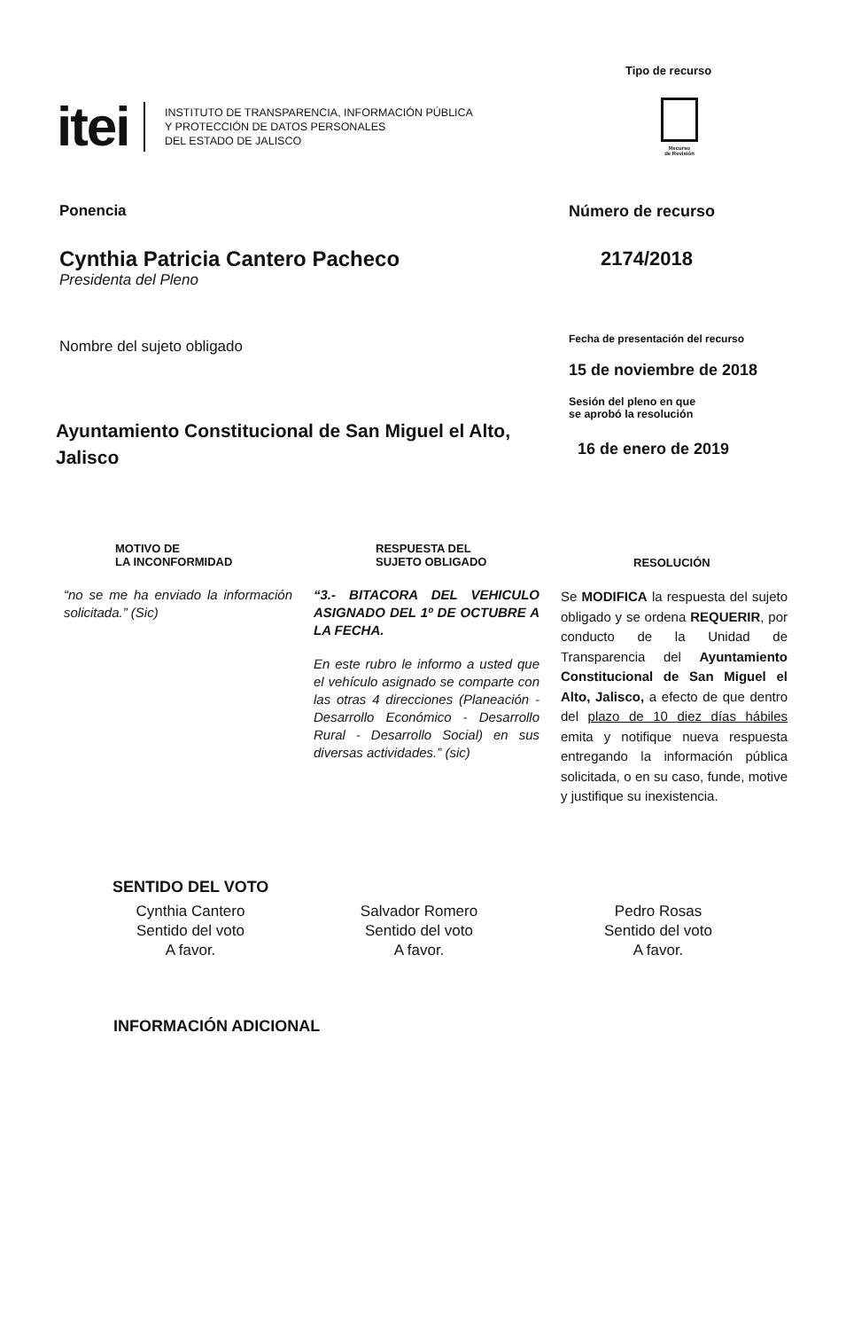Tipo de recurso
itei
INSTITUTO DE TRANSPARENCIA, INFORMACIÓN PÚBLICA
Y PROTECCIÓN DE DATOS PERSONALES
DEL ESTADO DE JALISCO
Recurso
de Revisión
Ponencia
Cynthia Patricia Cantero Pacheco
Presidenta del Pleno
Nombre del sujeto obligado
Ayuntamiento Constitucional de San Miguel el Alto, Jalisco
Número de recurso
2174/2018
Fecha de presentación del recurso
15 de noviembre de 2018
Sesión del pleno en que
se aprobó la resolución
16 de enero de 2019
MOTIVO DE
LA INCONFORMIDAD
“no se me ha enviado la información solicitada.” (Sic)
RESPUESTA DEL
SUJETO OBLIGADO
“3.- BITACORA DEL VEHICULO ASIGNADO DEL 1º DE OCTUBRE A LA FECHA.
En este rubro le informo a usted que el vehículo asignado se comparte con las otras 4 direcciones (Planeación - Desarrollo Económico - Desarrollo Rural - Desarrollo Social) en sus diversas actividades.” (sic)
RESOLUCIÓN
Se MODIFICA la respuesta del sujeto obligado y se ordena REQUERIR, por conducto de la Unidad de Transparencia del Ayuntamiento Constitucional de San Miguel el Alto, Jalisco, a efecto de que dentro del plazo de 10 diez días hábiles emita y notifique nueva respuesta entregando la información pública solicitada, o en su caso, funde, motive y justifique su inexistencia.
SENTIDO DEL VOTO
Cynthia Cantero
Sentido del voto
A favor.
Salvador Romero
Sentido del voto
A favor.
Pedro Rosas
Sentido del voto
A favor.
INFORMACIÓN ADICIONAL